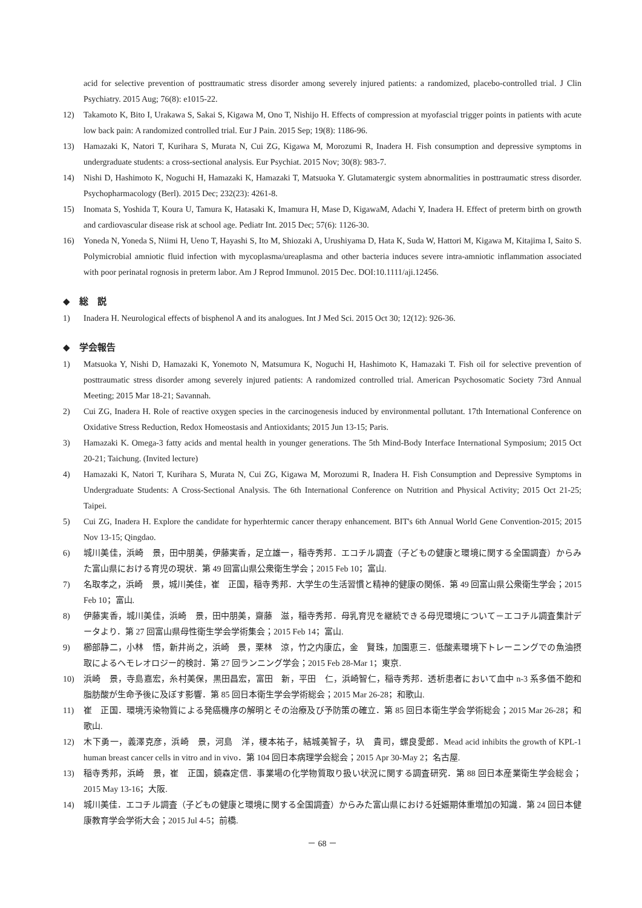acid for selective prevention of posttraumatic stress disorder among severely injured patients: a randomized, placebo-controlled trial. J Clin Psychiatry. 2015 Aug; 76(8): e1015-22.
12) Takamoto K, Bito I, Urakawa S, Sakai S, Kigawa M, Ono T, Nishijo H. Effects of compression at myofascial trigger points in patients with acute low back pain: A randomized controlled trial. Eur J Pain. 2015 Sep; 19(8): 1186-96.
13) Hamazaki K, Natori T, Kurihara S, Murata N, Cui ZG, Kigawa M, Morozumi R, Inadera H. Fish consumption and depressive symptoms in undergraduate students: a cross-sectional analysis. Eur Psychiat. 2015 Nov; 30(8): 983-7.
14) Nishi D, Hashimoto K, Noguchi H, Hamazaki K, Hamazaki T, Matsuoka Y. Glutamatergic system abnormalities in posttraumatic stress disorder. Psychopharmacology (Berl). 2015 Dec; 232(23): 4261-8.
15) Inomata S, Yoshida T, Koura U, Tamura K, Hatasaki K, Imamura H, Mase D, KigawaM, Adachi Y, Inadera H. Effect of preterm birth on growth and cardiovascular disease risk at school age. Pediatr Int. 2015 Dec; 57(6): 1126-30.
16) Yoneda N, Yoneda S, Niimi H, Ueno T, Hayashi S, Ito M, Shiozaki A, Urushiyama D, Hata K, Suda W, Hattori M, Kigawa M, Kitajima I, Saito S. Polymicrobial amniotic fluid infection with mycoplasma/ureaplasma and other bacteria induces severe intra-amniotic inflammation associated with poor perinatal rognosis in preterm labor. Am J Reprod Immunol. 2015 Dec. DOI:10.1111/aji.12456.
◆　総　説
1) Inadera H. Neurological effects of bisphenol A and its analogues. Int J Med Sci. 2015 Oct 30; 12(12): 926-36.
◆　学会報告
1) Matsuoka Y, Nishi D, Hamazaki K, Yonemoto N, Matsumura K, Noguchi H, Hashimoto K, Hamazaki T. Fish oil for selective prevention of posttraumatic stress disorder among severely injured patients: A randomized controlled trial. American Psychosomatic Society 73rd Annual Meeting; 2015 Mar 18-21; Savannah.
2) Cui ZG, Inadera H. Role of reactive oxygen species in the carcinogenesis induced by environmental pollutant. 17th International Conference on Oxidative Stress Reduction, Redox Homeostasis and Antioxidants; 2015 Jun 13-15; Paris.
3) Hamazaki K. Omega-3 fatty acids and mental health in younger generations. The 5th Mind-Body Interface International Symposium; 2015 Oct 20-21; Taichung. (Invited lecture)
4) Hamazaki K, Natori T, Kurihara S, Murata N, Cui ZG, Kigawa M, Morozumi R, Inadera H. Fish Consumption and Depressive Symptoms in Undergraduate Students: A Cross-Sectional Analysis. The 6th International Conference on Nutrition and Physical Activity; 2015 Oct 21-25; Taipei.
5) Cui ZG, Inadera H. Explore the candidate for hyperhtermic cancer therapy enhancement. BIT's 6th Annual World Gene Convention-2015; 2015 Nov 13-15; Qingdao.
6) 城川美佳，浜崎　景，田中朋美，伊藤実香，足立雄一，稲寺秀邦．エコチル調査（子どもの健康と環境に関する全国調査）からみた富山県における育児の現状．第 49 回富山県公衆衛生学会；2015 Feb 10；富山.
7) 名取孝之，浜崎　景，城川美佳，崔　正国，稲寺秀邦．大学生の生活習慣と精神的健康の関係．第 49 回富山県公衆衛生学会；2015 Feb 10；富山.
8) 伊藤実香，城川美佳，浜崎　景，田中朋美，齋藤　滋，稲寺秀邦．母乳育児を継続できる母児環境について－エコチル調査集計データより．第 27 回富山県母性衛生学会学術集会；2015 Feb 14；富山.
9) 櫛部静二，小林　悟，新井尚之，浜崎　景，栗林　涼，竹之内康広，金　賢珠，加園恵三．低酸素環境下トレーニングでの魚油摂取によるヘモレオロジー的検討．第 27 回ランニング学会；2015 Feb 28-Mar 1；東京.
10) 浜崎　景，寺島嘉宏，糸村美保，黒田昌宏，富田　新，平田　仁，浜崎智仁，稲寺秀邦．透析患者において血中 n-3 系多価不飽和脂肪酸が生命予後に及ぼす影響．第 85 回日本衛生学会学術総会；2015 Mar 26-28；和歌山.
11) 崔　正国．環境汚染物質による発癌機序の解明とその治療及び予防策の確立．第 85 回日本衛生学会学術総会；2015 Mar 26-28；和歌山.
12) 木下勇一，義澤克彦，浜崎　景，河島　洋，榎本祐子，結城美智子，圦　貴司，螺良愛郎．Mead acid inhibits the growth of KPL-1 human breast cancer cells in vitro and in vivo．第 104 回日本病理学会総会；2015 Apr 30-May 2；名古屋.
13) 稲寺秀邦，浜崎　景，崔　正国，鏡森定信．事業場の化学物質取り扱い状況に関する調査研究．第 88 回日本産業衛生学会総会；2015 May 13-16；大阪.
14) 城川美佳．エコチル調査（子どもの健康と環境に関する全国調査）からみた富山県における妊娠期体重増加の知識．第 24 回日本健康教育学会学術大会；2015 Jul 4-5；前橋.
－ 68 －